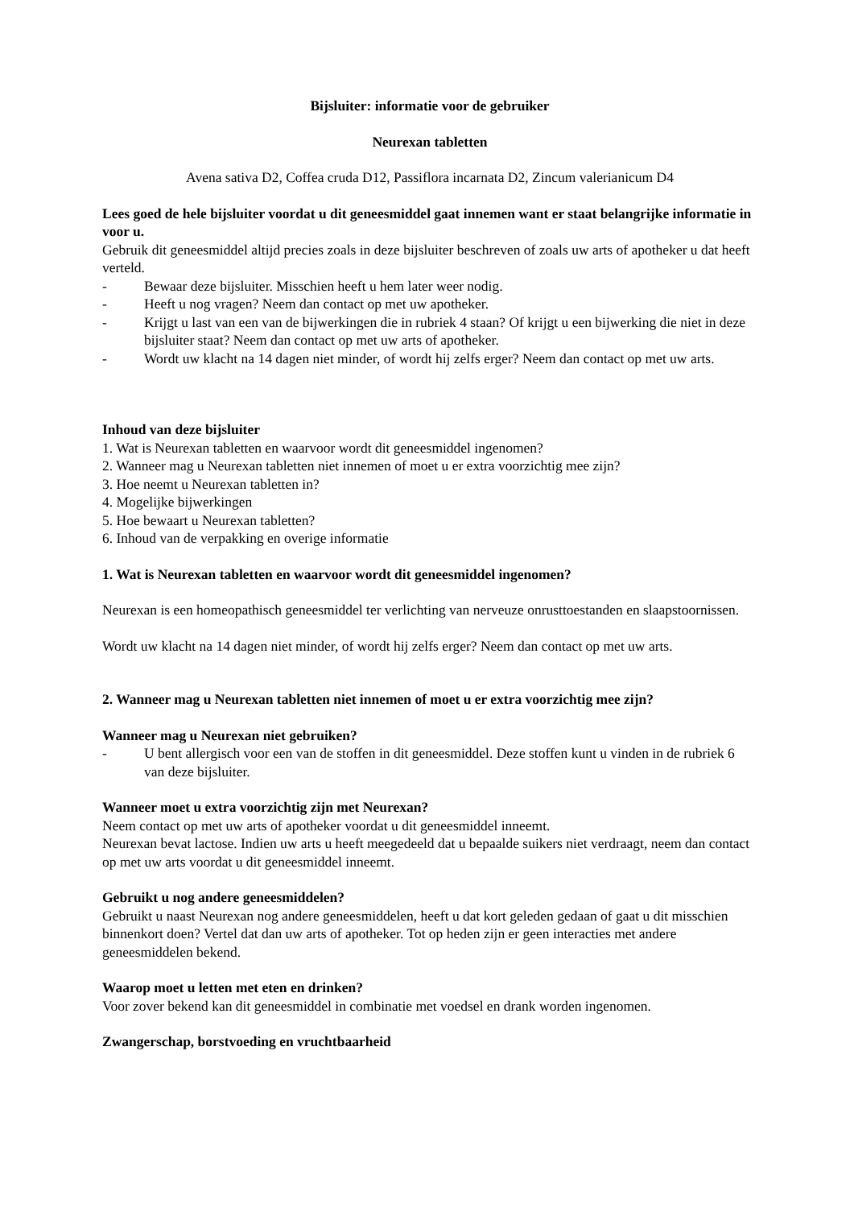Bijsluiter: informatie voor de gebruiker
Neurexan tabletten
Avena sativa D2, Coffea cruda D12, Passiflora incarnata D2, Zincum valerianicum D4
Lees goed de hele bijsluiter voordat u dit geneesmiddel gaat innemen want er staat belangrijke informatie in voor u.
Gebruik dit geneesmiddel altijd precies zoals in deze bijsluiter beschreven of zoals uw arts of apotheker u dat heeft verteld.
- Bewaar deze bijsluiter. Misschien heeft u hem later weer nodig.
- Heeft u nog vragen? Neem dan contact op met uw apotheker.
- Krijgt u last van een van de bijwerkingen die in rubriek 4 staan? Of krijgt u een bijwerking die niet in deze bijsluiter staat? Neem dan contact op met uw arts of apotheker.
- Wordt uw klacht na 14 dagen niet minder, of wordt hij zelfs erger? Neem dan contact op met uw arts.
Inhoud van deze bijsluiter
1. Wat is Neurexan tabletten en waarvoor wordt dit geneesmiddel ingenomen?
2. Wanneer mag u Neurexan tabletten niet innemen of moet u er extra voorzichtig mee zijn?
3. Hoe neemt u Neurexan tabletten in?
4. Mogelijke bijwerkingen
5. Hoe bewaart u Neurexan tabletten?
6. Inhoud van de verpakking en overige informatie
1. Wat is Neurexan tabletten en waarvoor wordt dit geneesmiddel ingenomen?
Neurexan is een homeopathisch geneesmiddel ter verlichting van nerveuze onrusttoestanden en slaapstoornissen.
Wordt uw klacht na 14 dagen niet minder, of wordt hij zelfs erger? Neem dan contact op met uw arts.
2. Wanneer mag u Neurexan tabletten niet innemen of moet u er extra voorzichtig mee zijn?
Wanneer mag u Neurexan niet gebruiken?
- U bent allergisch voor een van de stoffen in dit geneesmiddel. Deze stoffen kunt u vinden in de rubriek 6 van deze bijsluiter.
Wanneer moet u extra voorzichtig zijn met Neurexan?
Neem contact op met uw arts of apotheker voordat u dit geneesmiddel inneemt.
Neurexan bevat lactose. Indien uw arts u heeft meegedeeld dat u bepaalde suikers niet verdraagt, neem dan contact op met uw arts voordat u dit geneesmiddel inneemt.
Gebruikt u nog andere geneesmiddelen?
Gebruikt u naast Neurexan nog andere geneesmiddelen, heeft u dat kort geleden gedaan of gaat u dit misschien binnenkort doen? Vertel dat dan uw arts of apotheker. Tot op heden zijn er geen interacties met andere geneesmiddelen bekend.
Waarop moet u letten met eten en drinken?
Voor zover bekend kan dit geneesmiddel in combinatie met voedsel en drank worden ingenomen.
Zwangerschap, borstvoeding en vruchtbaarheid